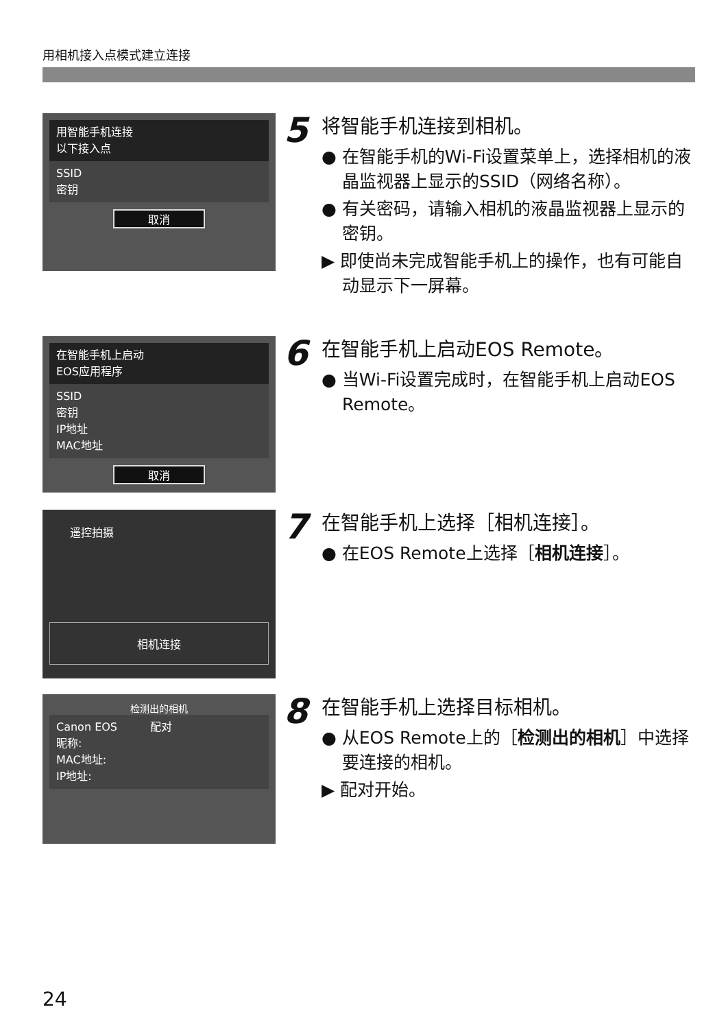用相机接入点模式建立连接
用智能手机连接
以下接入点
SSID
密钥
取消
5
将智能手机连接到相机。
● 在智能手机的Wi-Fi设置菜单上，选择相机的液晶监视器上显示的SSID（网络名称）。
● 有关密码，请输入相机的液晶监视器上显示的密钥。
▶ 即使尚未完成智能手机上的操作，也有可能自动显示下一屏幕。
在智能手机上启动
EOS应用程序
SSID
密钥
IP地址
MAC地址
取消
6
在智能手机上启动EOS Remote。
● 当Wi-Fi设置完成时，在智能手机上启动EOS Remote。
遥控拍摄
相机连接
7
在智能手机上选择［相机连接］。
● 在EOS Remote上选择［相机连接］。
检测出的相机
Canon EOS　　　配对
昵称:
MAC地址:
IP地址:
8
在智能手机上选择目标相机。
● 从EOS Remote上的［检测出的相机］中选择要连接的相机。
▶ 配对开始。
24